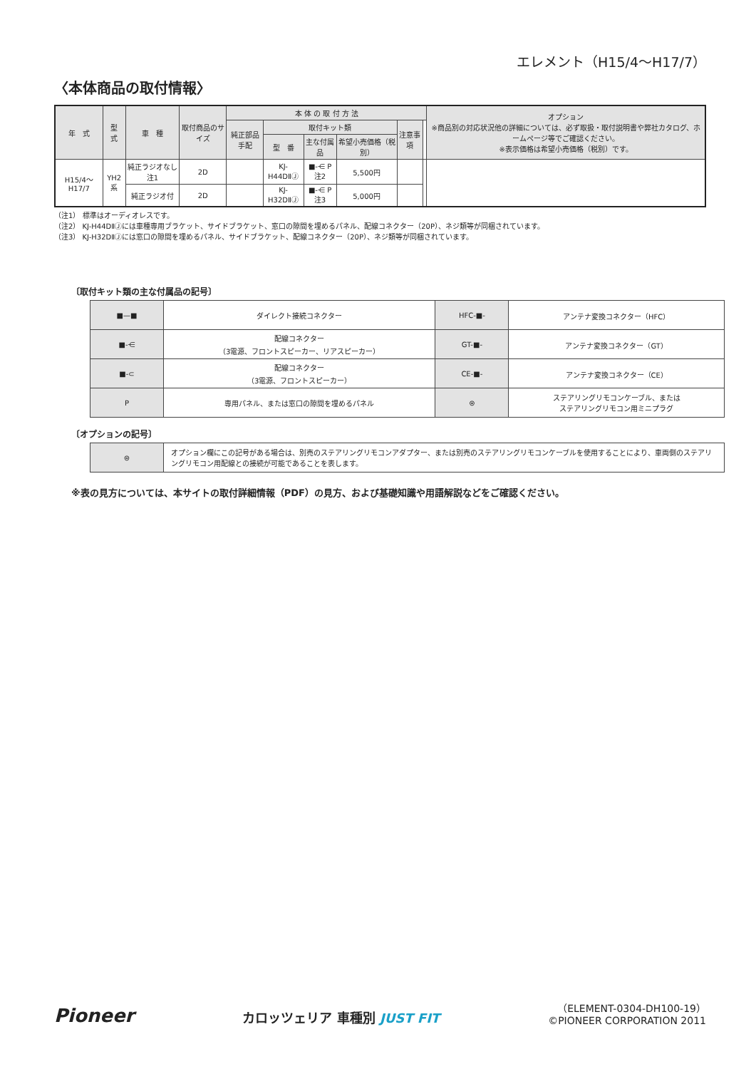エレメント（H15/4〜H17/7）
〈本体商品の取付情報〉
| 年 式 | 型 式 | 車 種 | 取付商品のサイズ | 本 体 の 取 付 方 法 | | | | | | オプション ※商品別の対応状況他の詳細については、必ず取扱・取付説明書や弊社カタログ、ホームページ等でご確認ください。 ※表示価格は希望小売価格（税別）です。 |
| --- | --- | --- | --- | --- | --- | --- | --- | --- | --- | --- |
| | | | | 純正部品手配 | 取付キット類 | | | 注意事項 | | |
| | | | | | 型 番 | 主な付属品 | 希望小売価格（税別） | | | |
| H15/4〜H17/7 | YH2系 | 純正ラジオなし 注1 | 2D | | KJ-H44DⅡⒿ | ■-⋲ P 注2 | 5,500円 | | | |
| | | 純正ラジオ付 | 2D | | KJ-H32DⅡⒿ | ■-⋲ P 注3 | 5,000円 | | | |
（注1） 標準はオーディオレスです。
（注2） KJ-H44DⅡⒿには車種専用ブラケット、サイドブラケット、窓口の隙間を埋めるパネル、配線コネクター（20P）、ネジ類等が同梱されています。
（注3） KJ-H32DⅡⒿには窓口の隙間を埋めるパネル、サイドブラケット、配線コネクター（20P）、ネジ類等が同梱されています。
〔取付キット類の主な付属品の記号〕
| ■—■ | ダイレクト接続コネクター | HFC-■- | アンテナ変換コネクター（HFC） |
| ■-⋲ | 配線コネクター （3電源、フロントスピーカー、リアスピーカー） | GT-■- | アンテナ変換コネクター（GT） |
| ■-⊂ | 配線コネクター （3電源、フロントスピーカー） | CE-■- | アンテナ変換コネクター（CE） |
| P | 専用パネル、または窓口の隙間を埋めるパネル | ⊜ | ステアリングリモコンケーブル、または ステアリングリモコン用ミニプラグ |
〔オプションの記号〕
| ⊜ | オプション欄にこの記号がある場合は、別売のステアリングリモコンアダプター、または別売のステアリングリモコンケーブルを使用することにより、車両側のステアリングリモコン用配線との接続が可能であることを表します。 |
※表の見方については、本サイトの取付詳細情報（PDF）の見方、および基礎知識や用語解説などをご確認ください。
Pioneer
カロッツェリア 車種別 JUST FIT
（ELEMENT-0304-DH100-19）
©PIONEER CORPORATION 2011